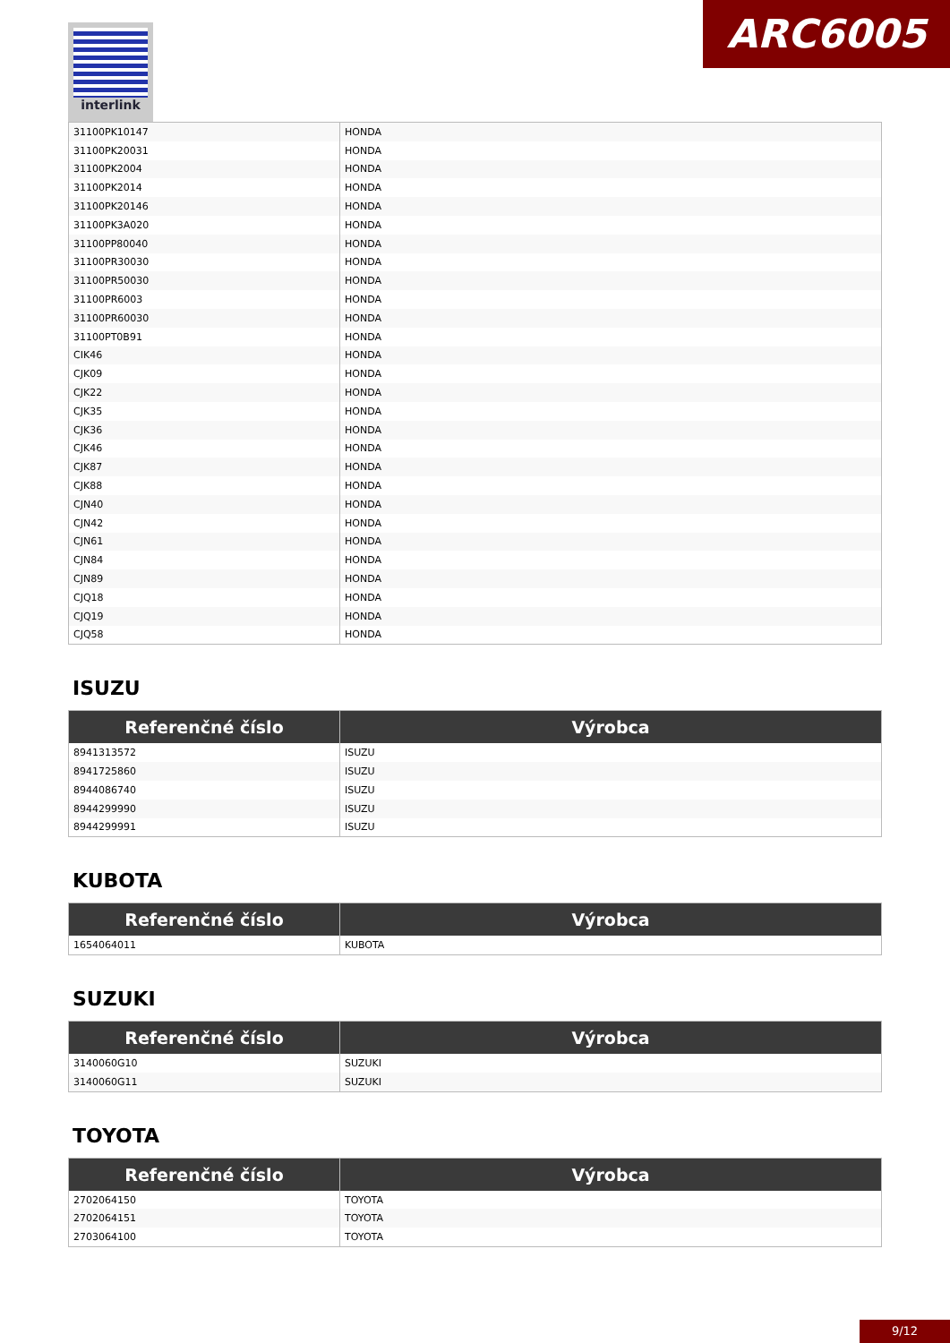interlink ARC6005
| 31100PK10147 | HONDA |
| 31100PK20031 | HONDA |
| 31100PK2004 | HONDA |
| 31100PK2014 | HONDA |
| 31100PK20146 | HONDA |
| 31100PK3A020 | HONDA |
| 31100PP80040 | HONDA |
| 31100PR30030 | HONDA |
| 31100PR50030 | HONDA |
| 31100PR6003 | HONDA |
| 31100PR60030 | HONDA |
| 31100PT0B91 | HONDA |
| CIK46 | HONDA |
| CJK09 | HONDA |
| CJK22 | HONDA |
| CJK35 | HONDA |
| CJK36 | HONDA |
| CJK46 | HONDA |
| CJK87 | HONDA |
| CJK88 | HONDA |
| CJN40 | HONDA |
| CJN42 | HONDA |
| CJN61 | HONDA |
| CJN84 | HONDA |
| CJN89 | HONDA |
| CJQ18 | HONDA |
| CJQ19 | HONDA |
| CJQ58 | HONDA |
ISUZU
| Referenčné číslo | Výrobca |
| --- | --- |
| 8941313572 | ISUZU |
| 8941725860 | ISUZU |
| 8944086740 | ISUZU |
| 8944299990 | ISUZU |
| 8944299991 | ISUZU |
KUBOTA
| Referenčné číslo | Výrobca |
| --- | --- |
| 1654064011 | KUBOTA |
SUZUKI
| Referenčné číslo | Výrobca |
| --- | --- |
| 3140060G10 | SUZUKI |
| 3140060G11 | SUZUKI |
TOYOTA
| Referenčné číslo | Výrobca |
| --- | --- |
| 2702064150 | TOYOTA |
| 2702064151 | TOYOTA |
| 2703064100 | TOYOTA |
9/12